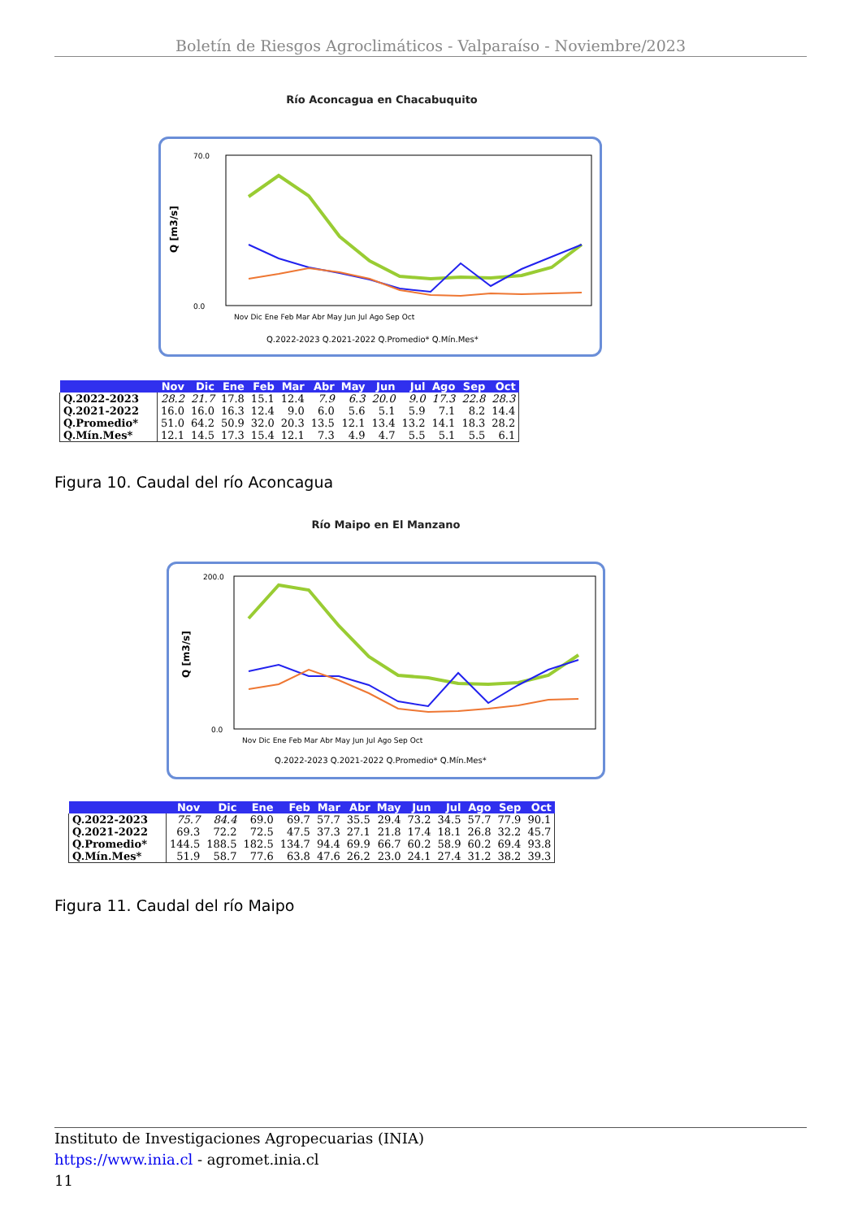Boletín de Riesgos Agroclimáticos - Valparaíso - Noviembre/2023
Río Aconcagua en Chacabuquito
Q [m3/s]
70.0
0.0
Nov Dic Ene Feb Mar Abr May Jun Jul Ago Sep Oct
Q.2022-2023 Q.2021-2022 Q.Promedio* Q.Mín.Mes*
| | Nov | Dic | Ene | Feb | Mar | Abr | May | Jun | Jul | Ago | Sep | Oct |
| --- | --- | --- | --- | --- | --- | --- | --- | --- | --- | --- | --- | --- |
| Q.2022-2023 | 28.2 | 21.7 | 17.8 | 15.1 | 12.4 | 7.9 | 6.3 | 20.0 | 9.0 | 17.3 | 22.8 | 28.3 |
| Q.2021-2022 | 16.0 | 16.0 | 16.3 | 12.4 | 9.0 | 6.0 | 5.6 | 5.1 | 5.9 | 7.1 | 8.2 | 14.4 |
| Q.Promedio* | 51.0 | 64.2 | 50.9 | 32.0 | 20.3 | 13.5 | 12.1 | 13.4 | 13.2 | 14.1 | 18.3 | 28.2 |
| Q.Mín.Mes* | 12.1 | 14.5 | 17.3 | 15.4 | 12.1 | 7.3 | 4.9 | 4.7 | 5.5 | 5.1 | 5.5 | 6.1 |
Figura 10. Caudal del río Aconcagua
Río Maipo en El Manzano
Q [m3/s]
200.0
0.0
Nov Dic Ene Feb Mar Abr May Jun Jul Ago Sep Oct
Q.2022-2023 Q.2021-2022 Q.Promedio* Q.Mín.Mes*
| | Nov | Dic | Ene | Feb | Mar | Abr | May | Jun | Jul | Ago | Sep | Oct |
| --- | --- | --- | --- | --- | --- | --- | --- | --- | --- | --- | --- | --- |
| Q.2022-2023 | 75.7 | 84.4 | 69.0 | 69.7 | 57.7 | 35.5 | 29.4 | 73.2 | 34.5 | 57.7 | 77.9 | 90.1 |
| Q.2021-2022 | 69.3 | 72.2 | 72.5 | 47.5 | 37.3 | 27.1 | 21.8 | 17.4 | 18.1 | 26.8 | 32.2 | 45.7 |
| Q.Promedio* | 144.5 | 188.5 | 182.5 | 134.7 | 94.4 | 69.9 | 66.7 | 60.2 | 58.9 | 60.2 | 69.4 | 93.8 |
| Q.Mín.Mes* | 51.9 | 58.7 | 77.6 | 63.8 | 47.6 | 26.2 | 23.0 | 24.1 | 27.4 | 31.2 | 38.2 | 39.3 |
Figura 11. Caudal del río Maipo
Instituto de Investigaciones Agropecuarias (INIA)
https://www.inia.cl - agromet.inia.cl
11